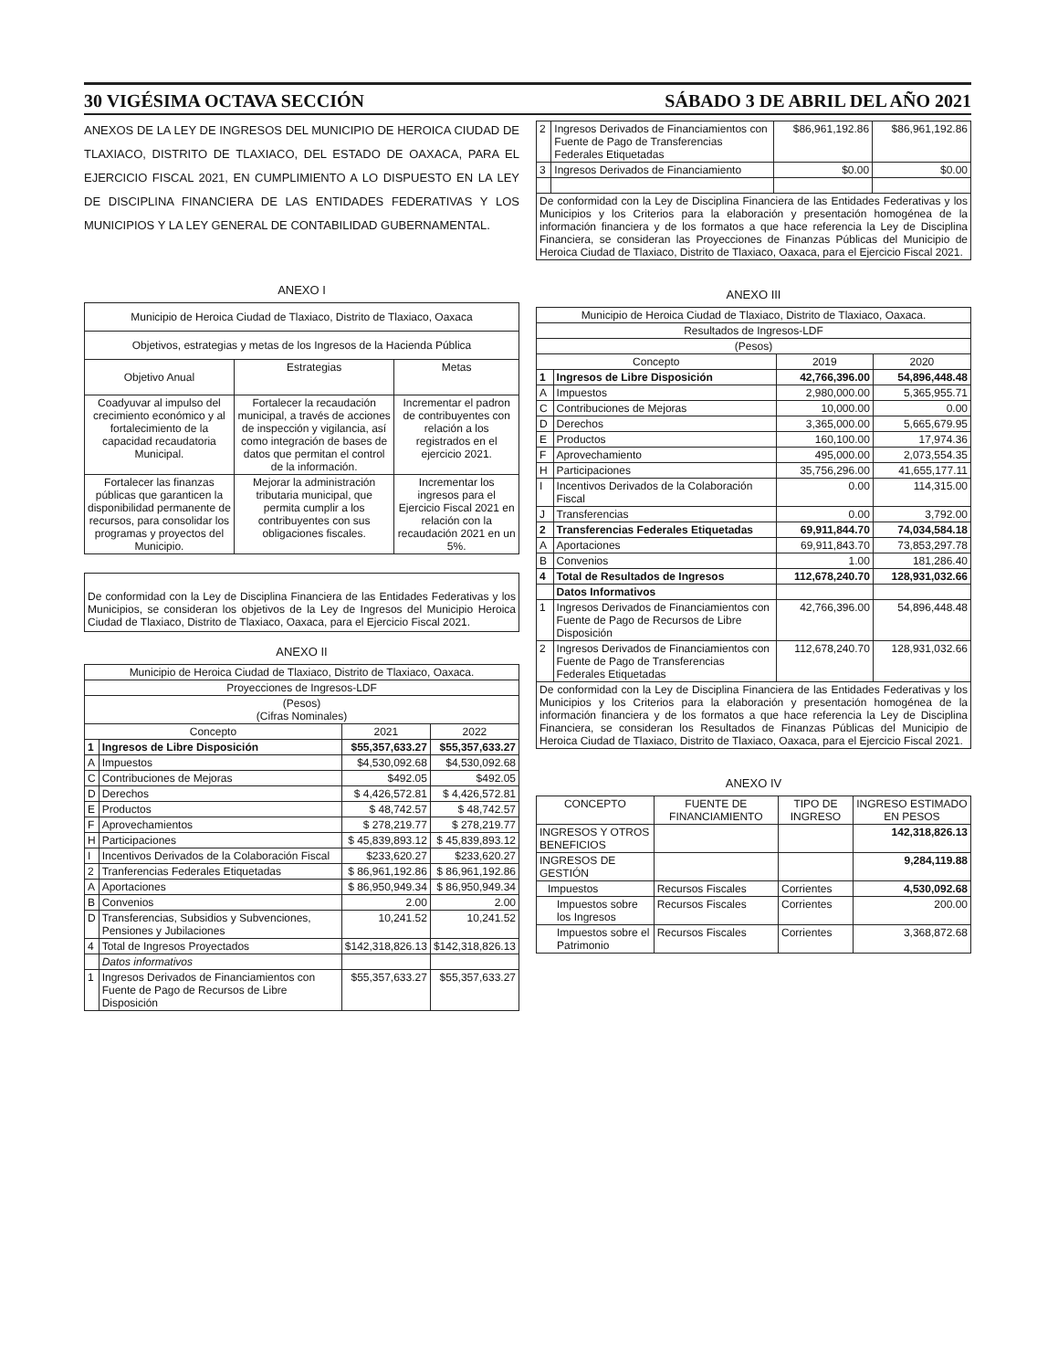30 VIGÉSIMA OCTAVA SECCIÓN SÁBADO 3 DE ABRIL DEL AÑO 2021
ANEXOS DE LA LEY DE INGRESOS DEL MUNICIPIO DE HEROICA CIUDAD DE TLAXIACO, DISTRITO DE TLAXIACO, DEL ESTADO DE OAXACA, PARA EL EJERCICIO FISCAL 2021, EN CUMPLIMIENTO A LO DISPUESTO EN LA LEY DE DISCIPLINA FINANCIERA DE LAS ENTIDADES FEDERATIVAS Y LOS MUNICIPIOS Y LA LEY GENERAL DE CONTABILIDAD GUBERNAMENTAL.
ANEXO I
| Municipio de Heroica Ciudad de Tlaxiaco, Distrito de Tlaxiaco, Oaxaca | | |
| Objetivos, estrategias y metas de los Ingresos de la Hacienda Pública | | |
| Objetivo Anual | Estrategias | Metas |
| Coadyuvar al impulso del crecimiento económico y al fortalecimiento de la capacidad recaudatoria Municipal. | Fortalecer la recaudación municipal, a través de acciones de inspección y vigilancia, así como integración de bases de datos que permitan el control de la información. | Incrementar el padron de contribuyentes con relación a los registrados en el ejercicio 2021. |
| Fortalecer las finanzas públicas que garanticen la disponibilidad permanente de recursos, para consolidar los programas y proyectos del Municipio. | Mejorar la administración tributaria municipal, que permita cumplir a los contribuyentes con sus obligaciones fiscales. | Incrementar los ingresos para el Ejercicio Fiscal 2021 en relación con la recaudación 2021 en un 5%. |
De conformidad con la Ley de Disciplina Financiera de las Entidades Federativas y los Municipios, se consideran los objetivos de la Ley de Ingresos del Municipio Heroica Ciudad de Tlaxiaco, Distrito de Tlaxiaco, Oaxaca, para el Ejercicio Fiscal 2021.
ANEXO II
| Municipio de Heroica Ciudad de Tlaxiaco, Distrito de Tlaxiaco, Oaxaca. | | | |
| Proyecciones de Ingresos-LDF | | | |
| (Pesos) (Cifras Nominales) | | | |
| Concepto | | 2021 | 2022 |
| 1 | Ingresos de Libre Disposición | $55,357,633.27 | $55,357,633.27 |
| A | Impuestos | $4,530,092.68 | $4,530,092.68 |
| C | Contribuciones de Mejoras | $492.05 | $492.05 |
| D | Derechos | $ 4,426,572.81 | $ 4,426,572.81 |
| E | Productos | $ 48,742.57 | $ 48,742.57 |
| F | Aprovechamientos | $ 278,219.77 | $ 278,219.77 |
| H | Participaciones | $ 45,839,893.12 | $ 45,839,893.12 |
| I | Incentivos Derivados de la Colaboración Fiscal | $233,620.27 | $233,620.27 |
| 2 | Tranferencias Federales Etiquetadas | $ 86,961,192.86 | $ 86,961,192.86 |
| A | Aportaciones | $ 86,950,949.34 | $ 86,950,949.34 |
| B | Convenios | 2.00 | 2.00 |
| D | Transferencias, Subsidios y Subvenciones, Pensiones y Jubilaciones | 10,241.52 | 10,241.52 |
| 4 | Total de Ingresos Proyectados | $142,318,826.13 | $142,318,826.13 |
| | Datos informativos | | |
| 1 | Ingresos Derivados de Financiamientos con Fuente de Pago de Recursos de Libre Disposición | $55,357,633.27 | $55,357,633.27 |
| 2 | Ingresos Derivados de Financiamientos con Fuente de Pago de Transferencias Federales Etiquetadas | $86,961,192.86 | $86,961,192.86 |
| 3 | Ingresos Derivados de Financiamiento | $0.00 | $0.00 |
| De conformidad con la Ley de Disciplina Financiera de las Entidades Federativas y los Municipios y los Criterios para la elaboración y presentación homogénea de la información financiera y de los formatos a que hace referencia la Ley de Disciplina Financiera, se consideran las Proyecciones de Finanzas Públicas del Municipio de Heroica Ciudad de Tlaxiaco, Distrito de Tlaxiaco, Oaxaca, para el Ejercicio Fiscal 2021. | | | |
ANEXO III
| Municipio de Heroica Ciudad de Tlaxiaco, Distrito de Tlaxiaco, Oaxaca. | | | |
| Resultados de Ingresos-LDF | | | |
| (Pesos) | | | |
| Concepto | | 2019 | 2020 |
| 1 | Ingresos de Libre Disposición | 42,766,396.00 | 54,896,448.48 |
| A | Impuestos | 2,980,000.00 | 5,365,955.71 |
| C | Contribuciones de Mejoras | 10,000.00 | 0.00 |
| D | Derechos | 3,365,000.00 | 5,665,679.95 |
| E | Productos | 160,100.00 | 17,974.36 |
| F | Aprovechamiento | 495,000.00 | 2,073,554.35 |
| H | Participaciones | 35,756,296.00 | 41,655,177.11 |
| I | Incentivos Derivados de la Colaboración Fiscal | 0.00 | 114,315.00 |
| J | Transferencias | 0.00 | 3,792.00 |
| 2 | Transferencias Federales Etiquetadas | 69,911,844.70 | 74,034,584.18 |
| A | Aportaciones | 69,911,843.70 | 73,853,297.78 |
| B | Convenios | 1.00 | 181,286.40 |
| 4 | Total de Resultados de Ingresos | 112,678,240.70 | 128,931,032.66 |
| | Datos Informativos | | |
| 1 | Ingresos Derivados de Financiamientos con Fuente de Pago de Recursos de Libre Disposición | 42,766,396.00 | 54,896,448.48 |
| 2 | Ingresos Derivados de Financiamientos con Fuente de Pago de Transferencias Federales Etiquetadas | 112,678,240.70 | 128,931,032.66 |
| De conformidad con la Ley de Disciplina Financiera de las Entidades Federativas y los Municipios y los Criterios para la elaboración y presentación homogénea de la información financiera y de los formatos a que hace referencia la Ley de Disciplina Financiera, se consideran los Resultados de Finanzas Públicas del Municipio de Heroica Ciudad de Tlaxiaco, Distrito de Tlaxiaco, Oaxaca, para el Ejercicio Fiscal 2021. | | | |
ANEXO IV
| CONCEPTO | FUENTE DE FINANCIAMIENTO | TIPO DE INGRESO | INGRESO ESTIMADO EN PESOS |
| --- | --- | --- | --- |
| INGRESOS Y OTROS BENEFICIOS | | | 142,318,826.13 |
| INGRESOS DE GESTIÓN | | | 9,284,119.88 |
| Impuestos | Recursos Fiscales | Corrientes | 4,530,092.68 |
| Impuestos sobre los Ingresos | Recursos Fiscales | Corrientes | 200.00 |
| Impuestos sobre el Patrimonio | Recursos Fiscales | Corrientes | 3,368,872.68 |